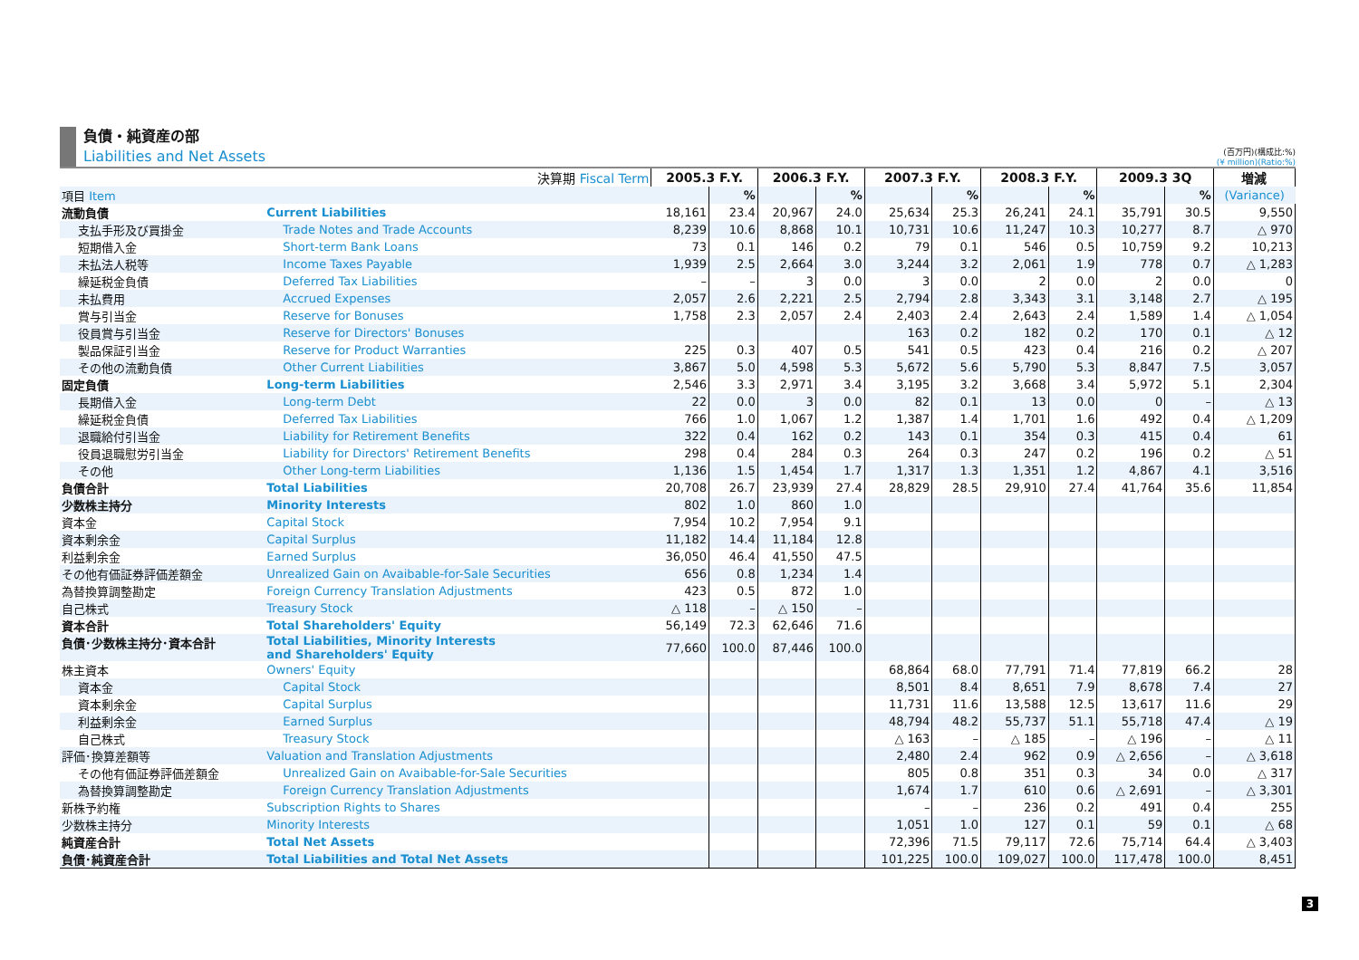負債・純資産の部
Liabilities and Net Assets
(百万円)(構成比:%)
(¥ million)(Ratio:%)
| 決算期 Fiscal Term | | 2005.3 F.Y. | | 2006.3 F.Y. | | 2007.3 F.Y. | | 2008.3 F.Y. | | 2009.3 3Q | | 増減 |
| --- | --- | --- | --- | --- | --- | --- | --- | --- | --- | --- | --- | --- |
| 項目 Item | | | % | | % | | % | | % | | % | (Variance) |
| 流動負債 | Current Liabilities | 18,161 | 23.4 | 20,967 | 24.0 | 25,634 | 25.3 | 26,241 | 24.1 | 35,791 | 30.5 | 9,550 |
| 支払手形及び買掛金 | Trade Notes and Trade Accounts | 8,239 | 10.6 | 8,868 | 10.1 | 10,731 | 10.6 | 11,247 | 10.3 | 10,277 | 8.7 | △ 970 |
| 短期借入金 | Short-term Bank Loans | 73 | 0.1 | 146 | 0.2 | 79 | 0.1 | 546 | 0.5 | 10,759 | 9.2 | 10,213 |
| 未払法人税等 | Income Taxes Payable | 1,939 | 2.5 | 2,664 | 3.0 | 3,244 | 3.2 | 2,061 | 1.9 | 778 | 0.7 | △ 1,283 |
| 繰延税金負債 | Deferred Tax Liabilities | – | – | 3 | 0.0 | 3 | 0.0 | 2 | 0.0 | 2 | 0.0 | 0 |
| 未払費用 | Accrued Expenses | 2,057 | 2.6 | 2,221 | 2.5 | 2,794 | 2.8 | 3,343 | 3.1 | 3,148 | 2.7 | △ 195 |
| 賞与引当金 | Reserve for Bonuses | 1,758 | 2.3 | 2,057 | 2.4 | 2,403 | 2.4 | 2,643 | 2.4 | 1,589 | 1.4 | △ 1,054 |
| 役員賞与引当金 | Reserve for Directors' Bonuses | | | | | 163 | 0.2 | 182 | 0.2 | 170 | 0.1 | △ 12 |
| 製品保証引当金 | Reserve for Product Warranties | 225 | 0.3 | 407 | 0.5 | 541 | 0.5 | 423 | 0.4 | 216 | 0.2 | △ 207 |
| その他の流動負債 | Other Current Liabilities | 3,867 | 5.0 | 4,598 | 5.3 | 5,672 | 5.6 | 5,790 | 5.3 | 8,847 | 7.5 | 3,057 |
| 固定負債 | Long-term Liabilities | 2,546 | 3.3 | 2,971 | 3.4 | 3,195 | 3.2 | 3,668 | 3.4 | 5,972 | 5.1 | 2,304 |
| 長期借入金 | Long-term Debt | 22 | 0.0 | 3 | 0.0 | 82 | 0.1 | 13 | 0.0 | 0 | – | △ 13 |
| 繰延税金負債 | Deferred Tax Liabilities | 766 | 1.0 | 1,067 | 1.2 | 1,387 | 1.4 | 1,701 | 1.6 | 492 | 0.4 | △ 1,209 |
| 退職給付引当金 | Liability for Retirement Benefits | 322 | 0.4 | 162 | 0.2 | 143 | 0.1 | 354 | 0.3 | 415 | 0.4 | 61 |
| 役員退職慰労引当金 | Liability for Directors' Retirement Benefits | 298 | 0.4 | 284 | 0.3 | 264 | 0.3 | 247 | 0.2 | 196 | 0.2 | △ 51 |
| その他 | Other Long-term Liabilities | 1,136 | 1.5 | 1,454 | 1.7 | 1,317 | 1.3 | 1,351 | 1.2 | 4,867 | 4.1 | 3,516 |
| 負債合計 | Total Liabilities | 20,708 | 26.7 | 23,939 | 27.4 | 28,829 | 28.5 | 29,910 | 27.4 | 41,764 | 35.6 | 11,854 |
| 少数株主持分 | Minority Interests | 802 | 1.0 | 860 | 1.0 | | | | | | | |
| 資本金 | Capital Stock | 7,954 | 10.2 | 7,954 | 9.1 | | | | | | | |
| 資本剰余金 | Capital Surplus | 11,182 | 14.4 | 11,184 | 12.8 | | | | | | | |
| 利益剰余金 | Earned Surplus | 36,050 | 46.4 | 41,550 | 47.5 | | | | | | | |
| その他有価証券評価差額金 | Unrealized Gain on Avaibable-for-Sale Securities | 656 | 0.8 | 1,234 | 1.4 | | | | | | | |
| 為替換算調整勘定 | Foreign Currency Translation Adjustments | 423 | 0.5 | 872 | 1.0 | | | | | | | |
| 自己株式 | Treasury Stock | △ 118 | – | △ 150 | – | | | | | | | |
| 資本合計 | Total Shareholders' Equity | 56,149 | 72.3 | 62,646 | 71.6 | | | | | | | |
| 負債･少数株主持分･資本合計 | Total Liabilities, Minority Interests and Shareholders' Equity | 77,660 | 100.0 | 87,446 | 100.0 | | | | | | | |
| 株主資本 | Owners' Equity | | | | | 68,864 | 68.0 | 77,791 | 71.4 | 77,819 | 66.2 | 28 |
| 資本金 | Capital Stock | | | | | 8,501 | 8.4 | 8,651 | 7.9 | 8,678 | 7.4 | 27 |
| 資本剰余金 | Capital Surplus | | | | | 11,731 | 11.6 | 13,588 | 12.5 | 13,617 | 11.6 | 29 |
| 利益剰余金 | Earned Surplus | | | | | 48,794 | 48.2 | 55,737 | 51.1 | 55,718 | 47.4 | △ 19 |
| 自己株式 | Treasury Stock | | | | | △ 163 | – | △ 185 | – | △ 196 | – | △ 11 |
| 評価･換算差額等 | Valuation and Translation Adjustments | | | | | 2,480 | 2.4 | 962 | 0.9 | △ 2,656 | – | △ 3,618 |
| その他有価証券評価差額金 | Unrealized Gain on Avaibable-for-Sale Securities | | | | | 805 | 0.8 | 351 | 0.3 | 34 | 0.0 | △ 317 |
| 為替換算調整勘定 | Foreign Currency Translation Adjustments | | | | | 1,674 | 1.7 | 610 | 0.6 | △ 2,691 | – | △ 3,301 |
| 新株予約権 | Subscription Rights to Shares | | | | | – | – | 236 | 0.2 | 491 | 0.4 | 255 |
| 少数株主持分 | Minority Interests | | | | | 1,051 | 1.0 | 127 | 0.1 | 59 | 0.1 | △ 68 |
| 純資産合計 | Total Net Assets | | | | | 72,396 | 71.5 | 79,117 | 72.6 | 75,714 | 64.4 | △ 3,403 |
| 負債･純資産合計 | Total Liabilities and Total Net Assets | | | | | 101,225 | 100.0 | 109,027 | 100.0 | 117,478 | 100.0 | 8,451 |
3